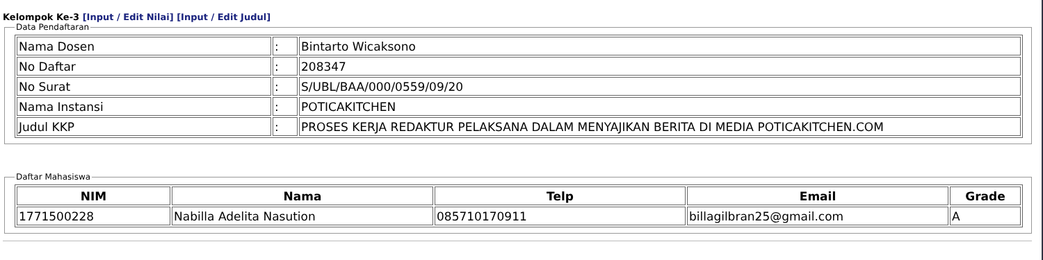Kelompok Ke-3 [Input / Edit Nilai] [Input / Edit Judul]
Data Pendaftaran
| Nama Dosen | : | Bintarto Wicaksono |
| No Daftar | : | 208347 |
| No Surat | : | S/UBL/BAA/000/0559/09/20 |
| Nama Instansi | : | POTICAKITCHEN |
| Judul KKP | : | PROSES KERJA REDAKTUR PELAKSANA DALAM MENYAJIKAN BERITA DI MEDIA POTICAKITCHEN.COM |
Daftar Mahasiswa
| NIM | Nama | Telp | Email | Grade |
| --- | --- | --- | --- | --- |
| 1771500228 | Nabilla Adelita Nasution | 085710170911 | billagilbran25@gmail.com | A |